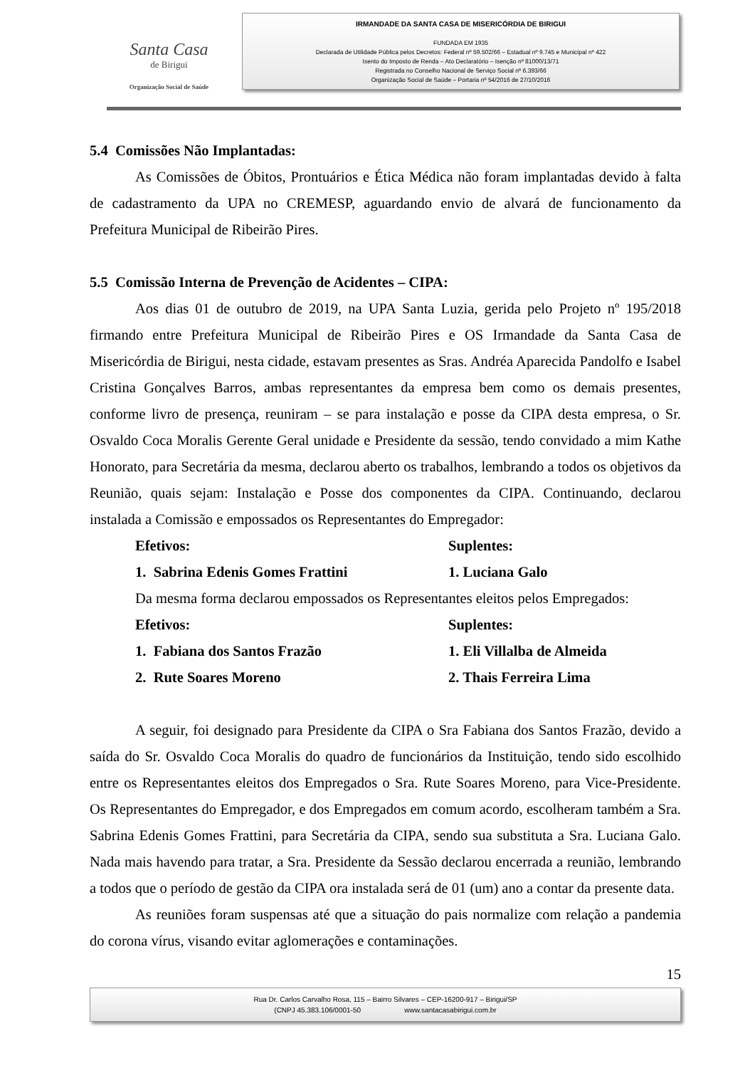Santa Casa
de Birigui
Organização Social de Saúde
IRMANDADE DA SANTA CASA DE MISERICÓRDIA DE BIRIGUI
FUNDADA EM 1935
Declarada de Utilidade Pública pelos Decretos: Federal nº 59.502/66 – Estadual nº 9.745 e Municipal nº 422
Isento do Imposto de Renda – Ato Declaratório – Isenção nº 81000/13/71
Registrada no Conselho Nacional de Serviço Social nº 6.393/66
Organização Social de Saúde – Portaria nº 54/2016 de 27/10/2016
5.4 Comissões Não Implantadas:
As Comissões de Óbitos, Prontuários e Ética Médica não foram implantadas devido à falta de cadastramento da UPA no CREMESP, aguardando envio de alvará de funcionamento da Prefeitura Municipal de Ribeirão Pires.
5.5 Comissão Interna de Prevenção de Acidentes – CIPA:
Aos dias 01 de outubro de 2019, na UPA Santa Luzia, gerida pelo Projeto nº 195/2018 firmando entre Prefeitura Municipal de Ribeirão Pires e OS Irmandade da Santa Casa de Misericórdia de Birigui, nesta cidade, estavam presentes as Sras. Andréa Aparecida Pandolfo e Isabel Cristina Gonçalves Barros, ambas representantes da empresa bem como os demais presentes, conforme livro de presença, reuniram – se para instalação e posse da CIPA desta empresa, o Sr. Osvaldo Coca Moralis Gerente Geral unidade e Presidente da sessão, tendo convidado a mim Kathe Honorato, para Secretária da mesma, declarou aberto os trabalhos, lembrando a todos os objetivos da Reunião, quais sejam: Instalação e Posse dos componentes da CIPA. Continuando, declarou instalada a Comissão e empossados os Representantes do Empregador:
Efetivos: Suplentes:
1. Sabrina Edenis Gomes Frattini 1. Luciana Galo
Da mesma forma declarou empossados os Representantes eleitos pelos Empregados:
Efetivos: Suplentes:
1. Fabiana dos Santos Frazão 1. Eli Villalba de Almeida
2. Rute Soares Moreno 2. Thais Ferreira Lima
A seguir, foi designado para Presidente da CIPA o Sra Fabiana dos Santos Frazão, devido a saída do Sr. Osvaldo Coca Moralis do quadro de funcionários da Instituição, tendo sido escolhido entre os Representantes eleitos dos Empregados o Sra. Rute Soares Moreno, para Vice-Presidente. Os Representantes do Empregador, e dos Empregados em comum acordo, escolheram também a Sra. Sabrina Edenis Gomes Frattini, para Secretária da CIPA, sendo sua substituta a Sra. Luciana Galo. Nada mais havendo para tratar, a Sra. Presidente da Sessão declarou encerrada a reunião, lembrando a todos que o período de gestão da CIPA ora instalada será de 01 (um) ano a contar da presente data.
As reuniões foram suspensas até que a situação do pais normalize com relação a pandemia do corona vírus, visando evitar aglomerações e contaminações.
15
Rua Dr. Carlos Carvalho Rosa, 115 – Bairro Silvares – CEP-16200-917 – Birigui/SP
(CNPJ 45.383.106/0001-50 www.santacasabirigui.com.br